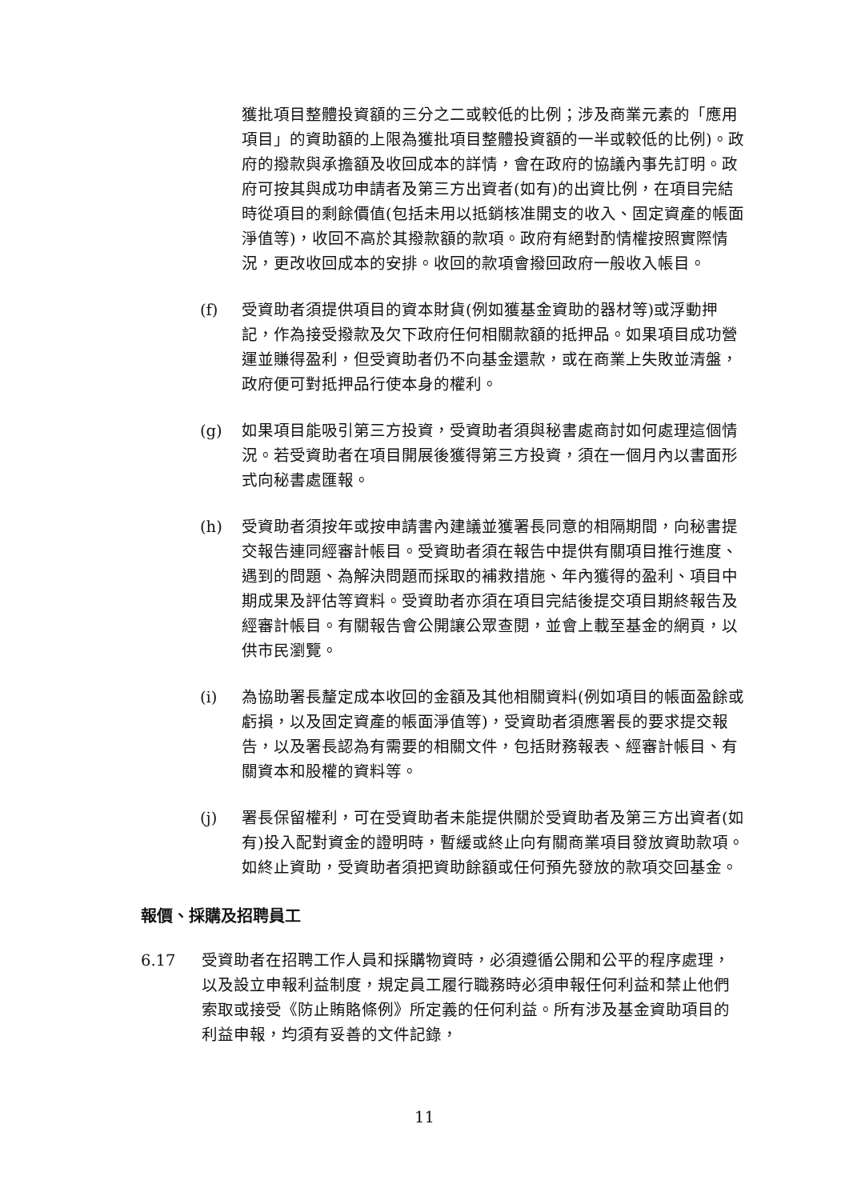獲批項目整體投資額的三分之二或較低的比例；涉及商業元素的「應用項目」的資助額的上限為獲批項目整體投資額的一半或較低的比例)。政府的撥款與承擔額及收回成本的詳情，會在政府的協議內事先訂明。政府可按其與成功申請者及第三方出資者(如有)的出資比例，在項目完結時從項目的剩餘價值(包括未用以抵銷核准開支的收入、固定資產的帳面淨值等)，收回不高於其撥款額的款項。政府有絕對酌情權按照實際情況，更改收回成本的安排。收回的款項會撥回政府一般收入帳目。
(f) 受資助者須提供項目的資本財貨(例如獲基金資助的器材等)或浮動押記，作為接受撥款及欠下政府任何相關款額的抵押品。如果項目成功營運並賺得盈利，但受資助者仍不向基金還款，或在商業上失敗並清盤，政府便可對抵押品行使本身的權利。
(g) 如果項目能吸引第三方投資，受資助者須與秘書處商討如何處理這個情況。若受資助者在項目開展後獲得第三方投資，須在一個月內以書面形式向秘書處匯報。
(h) 受資助者須按年或按申請書內建議並獲署長同意的相隔期間，向秘書提交報告連同經審計帳目。受資助者須在報告中提供有關項目推行進度、遇到的問題、為解決問題而採取的補救措施、年內獲得的盈利、項目中期成果及評估等資料。受資助者亦須在項目完結後提交項目期終報告及經審計帳目。有關報告會公開讓公眾查閱，並會上載至基金的網頁，以供市民瀏覽。
(i) 為協助署長釐定成本收回的金額及其他相關資料(例如項目的帳面盈餘或虧損，以及固定資產的帳面淨值等)，受資助者須應署長的要求提交報告，以及署長認為有需要的相關文件，包括財務報表、經審計帳目、有關資本和股權的資料等。
(j) 署長保留權利，可在受資助者未能提供關於受資助者及第三方出資者(如有)投入配對資金的證明時，暫緩或終止向有關商業項目發放資助款項。如終止資助，受資助者須把資助餘額或任何預先發放的款項交回基金。
報價、採購及招聘員工
6.17 受資助者在招聘工作人員和採購物資時，必須遵循公開和公平的程序處理，以及設立申報利益制度，規定員工履行職務時必須申報任何利益和禁止他們索取或接受《防止賄賂條例》所定義的任何利益。所有涉及基金資助項目的利益申報，均須有妥善的文件記錄，
11